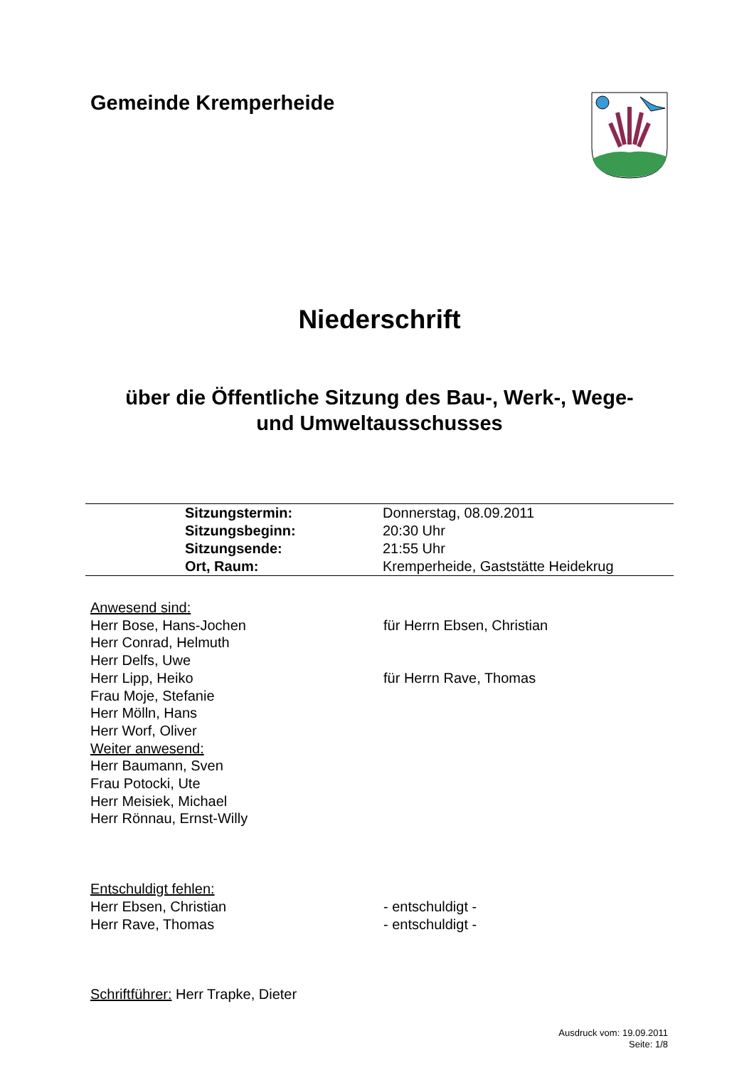Gemeinde Kremperheide
Niederschrift
über die Öffentliche Sitzung des Bau-, Werk-, Wege-
und Umweltausschusses
| | Sitzungstermin: | Donnerstag, 08.09.2011 |
| | Sitzungsbeginn: | 20:30 Uhr |
| | Sitzungsende: | 21:55 Uhr |
| | Ort, Raum: | Kremperheide, Gaststätte Heidekrug |
Anwesend sind:
Herr Bose, Hans-Jochen für Herrn Ebsen, Christian
Herr Conrad, Helmuth
Herr Delfs, Uwe
Herr Lipp, Heiko für Herrn Rave, Thomas
Frau Moje, Stefanie
Herr Mölln, Hans
Herr Worf, Oliver
Weiter anwesend:
Herr Baumann, Sven
Frau Potocki, Ute
Herr Meisiek, Michael
Herr Rönnau, Ernst-Willy
Entschuldigt fehlen:
Herr Ebsen, Christian - entschuldigt -
Herr Rave, Thomas - entschuldigt -
Schriftführer: Herr Trapke, Dieter
Ausdruck vom: 19.09.2011
Seite: 1/8